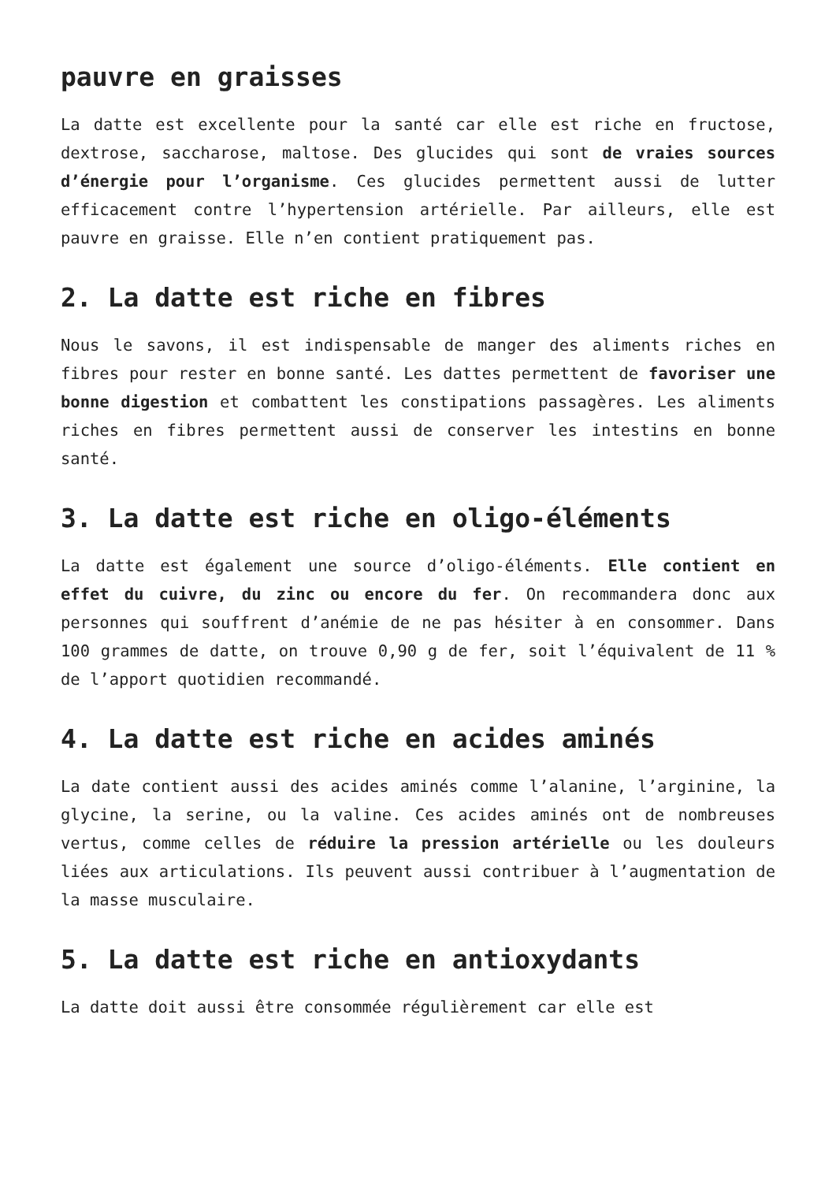pauvre en graisses
La datte est excellente pour la santé car elle est riche en fructose, dextrose, saccharose, maltose. Des glucides qui sont de vraies sources d’énergie pour l’organisme. Ces glucides permettent aussi de lutter efficacement contre l’hypertension artérielle. Par ailleurs, elle est pauvre en graisse. Elle n’en contient pratiquement pas.
2. La datte est riche en fibres
Nous le savons, il est indispensable de manger des aliments riches en fibres pour rester en bonne santé. Les dattes permettent de favoriser une bonne digestion et combattent les constipations passagères. Les aliments riches en fibres permettent aussi de conserver les intestins en bonne santé.
3. La datte est riche en oligo-éléments
La datte est également une source d’oligo-éléments. Elle contient en effet du cuivre, du zinc ou encore du fer. On recommandera donc aux personnes qui souffrent d’anémie de ne pas hésiter à en consommer. Dans 100 grammes de datte, on trouve 0,90 g de fer, soit l’équivalent de 11 % de l’apport quotidien recommandé.
4. La datte est riche en acides aminés
La date contient aussi des acides aminés comme l’alanine, l’arginine, la glycine, la serine, ou la valine. Ces acides aminés ont de nombreuses vertus, comme celles de réduire la pression artérielle ou les douleurs liées aux articulations. Ils peuvent aussi contribuer à l’augmentation de la masse musculaire.
5. La datte est riche en antioxydants
La datte doit aussi être consommée régulièrement car elle est